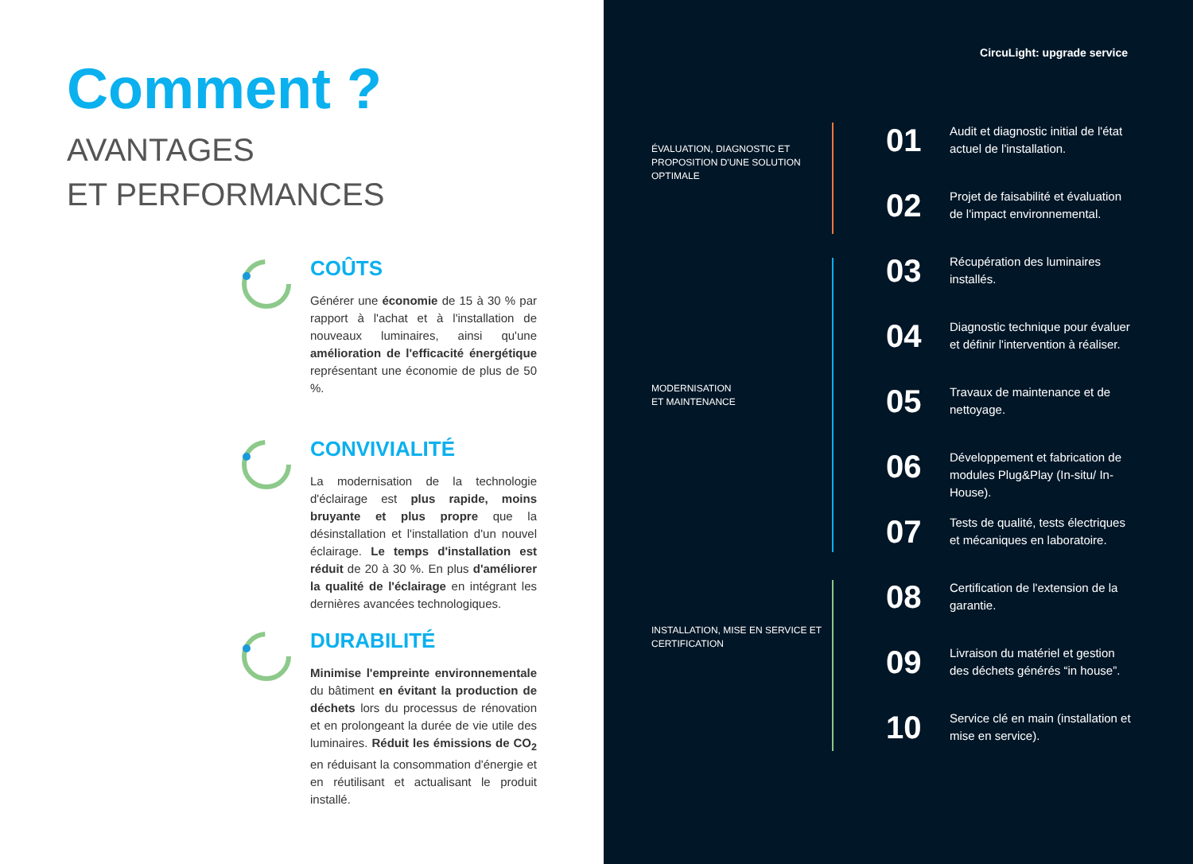Comment ?
AVANTAGES
ET PERFORMANCES
COÛTS
Générer une économie de 15 à 30 % par rapport à l'achat et à l'installation de nouveaux luminaires, ainsi qu'une amélioration de l'efficacité énergétique représentant une économie de plus de 50 %.
CONVIVIALITÉ
La modernisation de la technologie d'éclairage est plus rapide, moins bruyante et plus propre que la désinstallation et l'installation d'un nouvel éclairage. Le temps d'installation est réduit de 20 à 30 %. En plus d'améliorer la qualité de l'éclairage en intégrant les dernières avancées technologiques.
DURABILITÉ
Minimise l'empreinte environnementale du bâtiment en évitant la production de déchets lors du processus de rénovation et en prolongeant la durée de vie utile des luminaires. Réduit les émissions de CO<sub>2</sub> en réduisant la consommation d'énergie et en réutilisant et actualisant le produit installé.
CircuLight: upgrade service
ÉVALUATION, DIAGNOSTIC ET PROPOSITION D'UNE SOLUTION OPTIMALE
MODERNISATION
ET MAINTENANCE
INSTALLATION, MISE EN SERVICE ET CERTIFICATION
01
Audit et diagnostic initial de l'état actuel de l'installation.
02
Projet de faisabilité et évaluation de l'impact environnemental.
03
Récupération des luminaires installés.
04
Diagnostic technique pour évaluer et définir l'intervention à réaliser.
05
Travaux de maintenance et de nettoyage.
06
Développement et fabrication de modules Plug&Play (In-situ/ In-House).
07
Tests de qualité, tests électriques et mécaniques en laboratoire.
08
Certification de l'extension de la garantie.
09
Livraison du matériel et gestion des déchets générés “in house”.
10
Service clé en main (installation et mise en service).